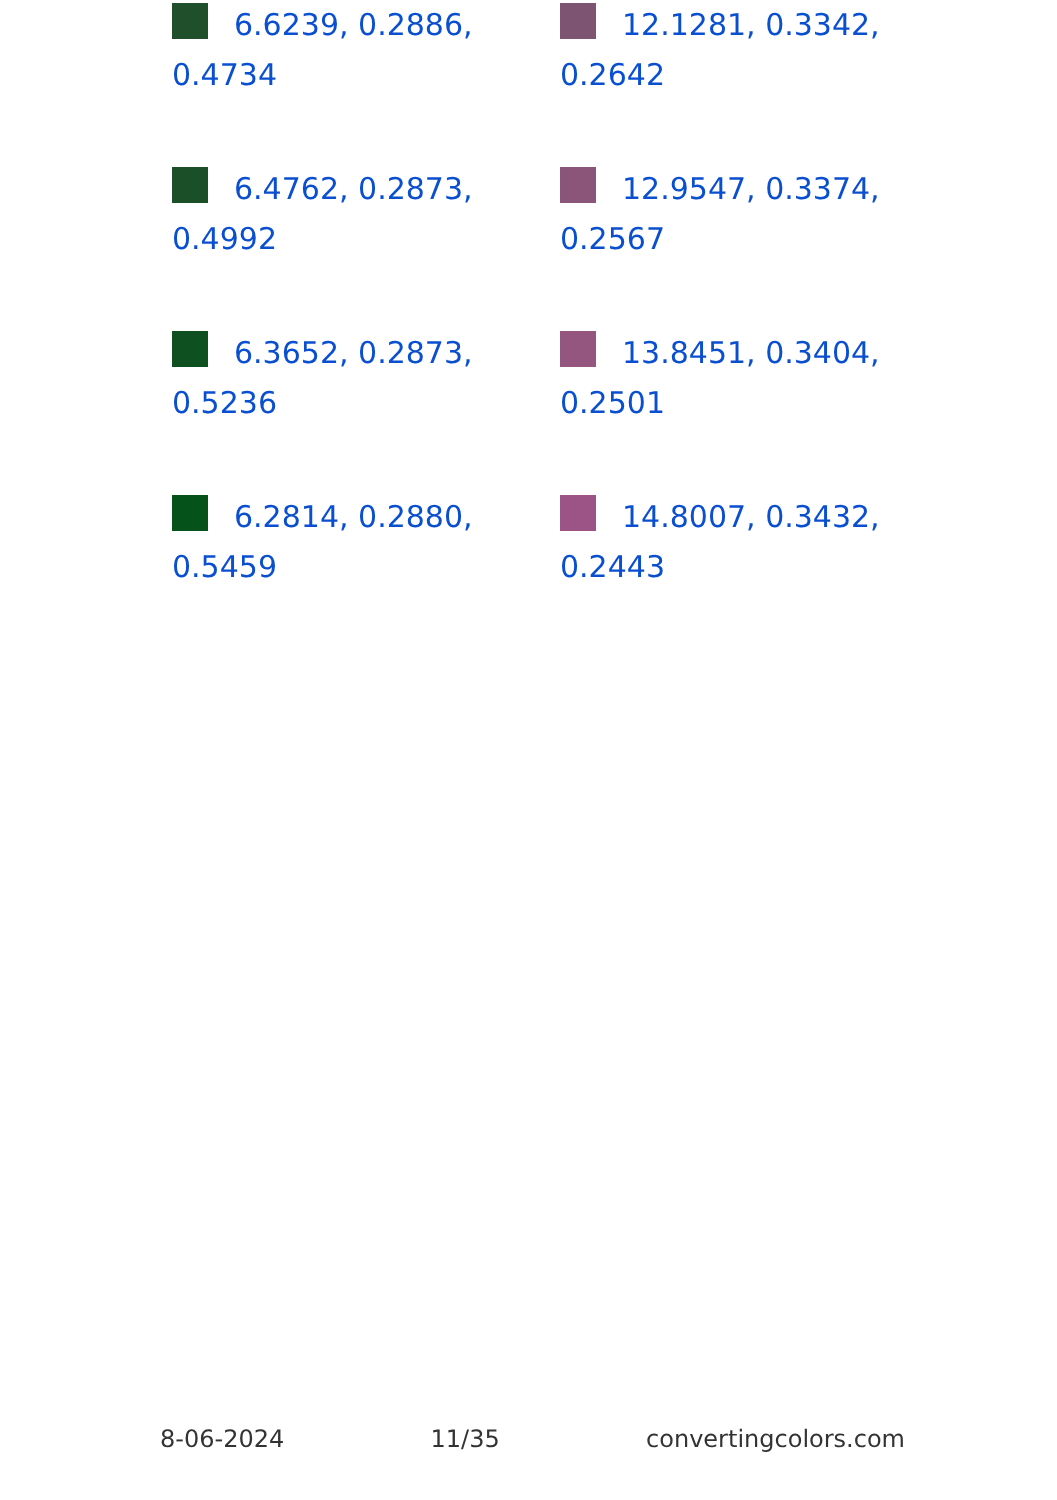6.6239, 0.2886,
0.4734
12.1281, 0.3342,
0.2642
6.4762, 0.2873,
0.4992
12.9547, 0.3374,
0.2567
6.3652, 0.2873,
0.5236
13.8451, 0.3404,
0.2501
6.2814, 0.2880,
0.5459
14.8007, 0.3432,
0.2443
8-06-2024 11/35 convertingcolors.com